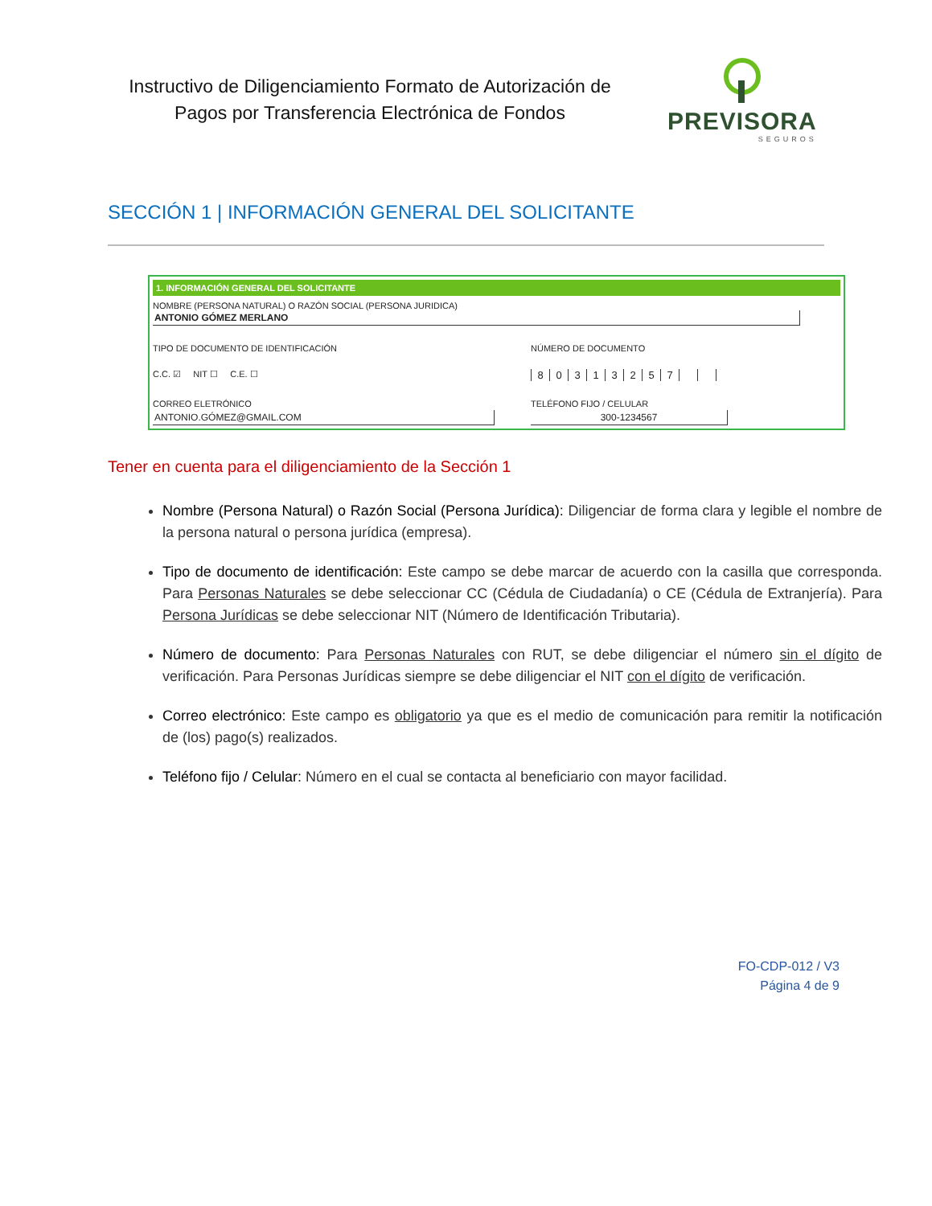Instructivo de Diligenciamiento Formato de Autorización de Pagos por Transferencia Electrónica de Fondos
PREVISORA
SEGUROS
SECCIÓN 1 | INFORMACIÓN GENERAL DEL SOLICITANTE
1. INFORMACIÓN GENERAL DEL SOLICITANTE
NOMBRE (PERSONA NATURAL) O RAZÓN SOCIAL (PERSONA JURIDICA)
ANTONIO GÓMEZ MERLANO
TIPO DE DOCUMENTO DE IDENTIFICACIÓN NÚMERO DE DOCUMENTO
C.C. ☑ NIT ☐ C.E. ☐
80313257
CORREO ELETRÓNICO TELÉFONO FIJO / CELULAR
ANTONIO.GÓMEZ@GMAIL.COM 300-1234567
Tener en cuenta para el diligenciamiento de la Sección 1
Nombre (Persona Natural) o Razón Social (Persona Jurídica): Diligenciar de forma clara y legible el nombre de la persona natural o persona jurídica (empresa).
Tipo de documento de identificación: Este campo se debe marcar de acuerdo con la casilla que corresponda. Para Personas Naturales se debe seleccionar CC (Cédula de Ciudadanía) o CE (Cédula de Extranjería). Para Persona Jurídicas se debe seleccionar NIT (Número de Identificación Tributaria).
Número de documento: Para Personas Naturales con RUT, se debe diligenciar el número sin el dígito de verificación. Para Personas Jurídicas siempre se debe diligenciar el NIT con el dígito de verificación.
Correo electrónico: Este campo es obligatorio ya que es el medio de comunicación para remitir la notificación de (los) pago(s) realizados.
Teléfono fijo / Celular: Número en el cual se contacta al beneficiario con mayor facilidad.
FO-CDP-012 / V3
Página 4 de 9